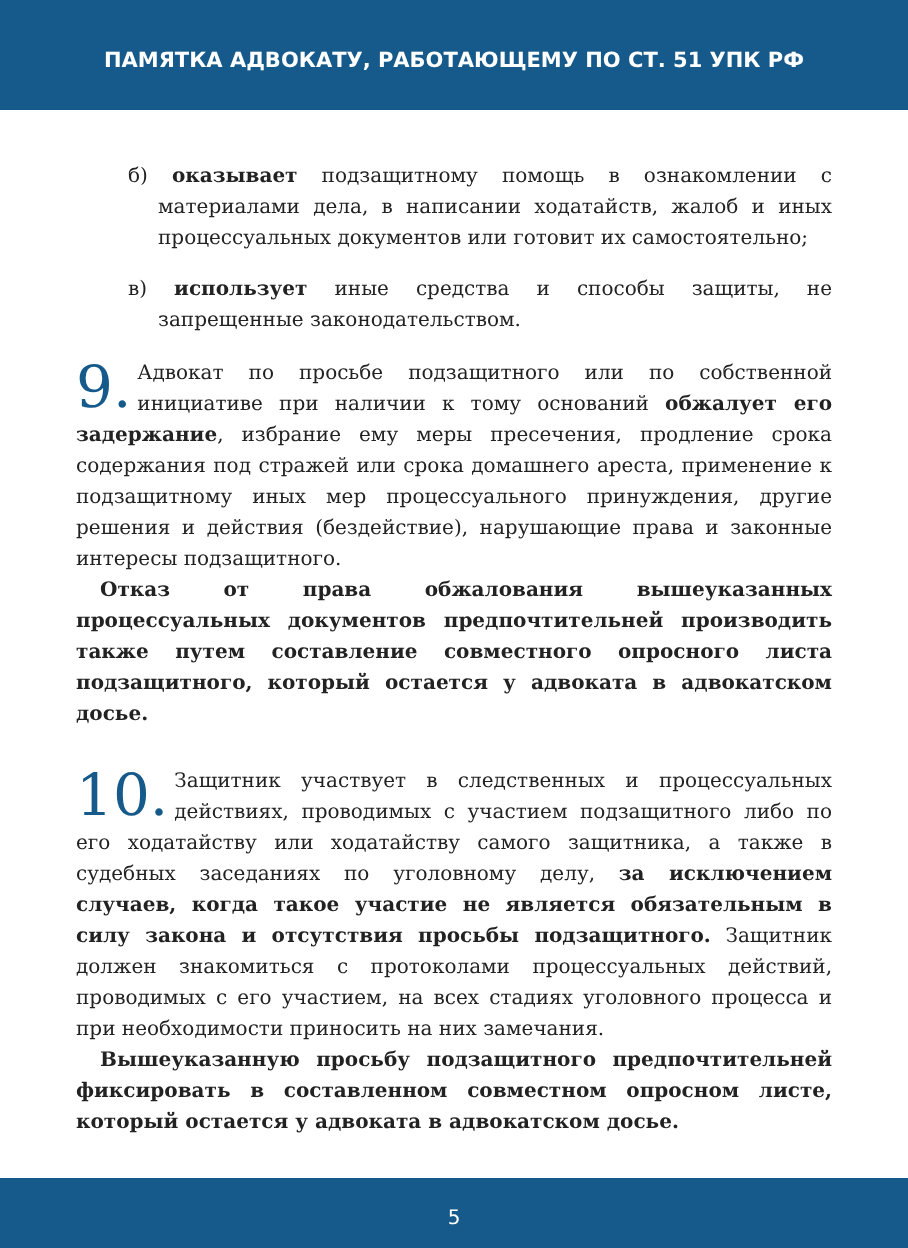ПАМЯТКА АДВОКАТУ, РАБОТАЮЩЕМУ ПО СТ. 51 УПК РФ
б) оказывает подзащитному помощь в ознакомлении с материалами дела, в написании ходатайств, жалоб и иных процессуальных документов или готовит их самостоятельно;
в) использует иные средства и способы защиты, не запрещенные законодательством.
9.
Адвокат по просьбе подзащитного или по собственной инициативе при наличии к тому оснований обжалует его задержание, избрание ему меры пресечения, продление срока содержания под стражей или срока домашнего ареста, применение к подзащитному иных мер процессуального принуждения, другие решения и действия (бездействие), нарушающие права и законные интересы подзащитного.
Отказ от права обжалования вышеуказанных процессуальных документов предпочтительней производить также путем составление совместного опросного листа подзащитного, который остается у адвоката в адвокатском досье.
10.
Защитник участвует в следственных и процессуальных действиях, проводимых с участием подзащитного либо по его ходатайству или ходатайству самого защитника, а также в судебных заседаниях по уголовному делу, за исключением случаев, когда такое участие не является обязательным в силу закона и отсутствия просьбы подзащитного. Защитник должен знакомиться с протоколами процессуальных действий, проводимых с его участием, на всех стадиях уголовного процесса и при необходимости приносить на них замечания.
Вышеуказанную просьбу подзащитного предпочтительней фиксировать в составленном совместном опросном листе, который остается у адвоката в адвокатском досье.
5